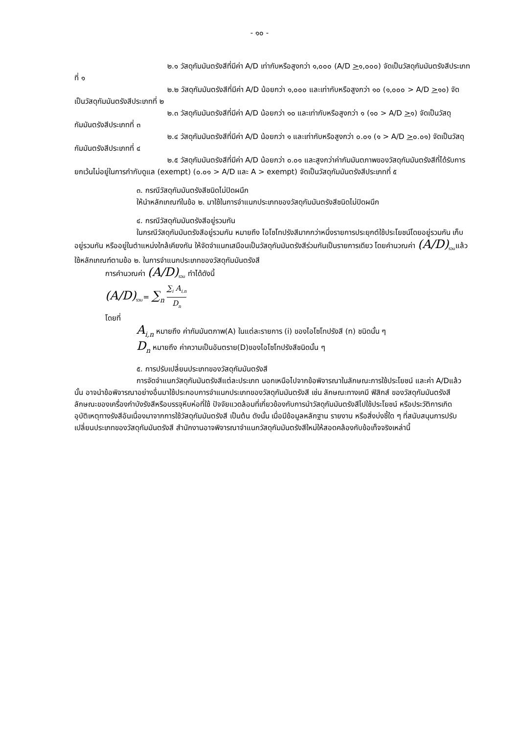- ๑๐ -
๒.๑ วัสดุกัมมันตรังสีที่มีค่า A/D เท่ากับหรือสูงกว่า ๑,๐๐๐ (A/D >๑,๐๐๐) จัดเป็นวัสดุกัมมันตรังสีประเภทที่ ๑
๒.๒ วัสดุกัมมันตรังสีที่มีค่า A/D น้อยกว่า ๑,๐๐๐ และเท่ากับหรือสูงกว่า ๑๐ (๑,๐๐๐ > A/D >๑๐) จัดเป็นวัสดุกัมมันตรังสีประเภทที่ ๒
๒.๓ วัสดุกัมมันตรังสีที่มีค่า A/D น้อยกว่า ๑๐ และเท่ากับหรือสูงกว่า ๑ (๑๐ > A/D >๑) จัดเป็นวัสดุกัมมันตรังสีประเภทที่ ๓
๒.๔ วัสดุกัมมันตรังสีที่มีค่า A/D น้อยกว่า ๑ และเท่ากับหรือสูงกว่า ๐.๐๑ (๑ > A/D >๐.๐๑) จัดเป็นวัสดุกัมมันตรังสีประเภทที่ ๔
๒.๕ วัสดุกัมมันตรังสีที่มีค่า A/D น้อยกว่า ๐.๐๑ และสูงกว่าค่ากัมมันตภาพของวัสดุกัมมันตรังสีที่ได้รับการยกเว้นไม่อยู่ในการกำกับดูแล (exempt) (๐.๐๑ > A/D และ A > exempt) จัดเป็นวัสดุกัมมันตรังสีประเภทที่ ๕
๓. กรณีวัสดุกัมมันตรังสีชนิดไม่ปิดผนึก
ให้นำหลักเกณฑ์ในข้อ ๒. มาใช้ในการจำแนกประเภทของวัสดุกัมมันตรังสีชนิดไม่ปิดผนึก
๔. กรณีวัสดุกัมมันตรังสีอยู่รวมกัน
ในกรณีวัสดุกัมมันตรังสีอยู่รวมกัน หมายถึง ไอโซโทปรังสีมากกว่าหนึ่งรายการประยุกต์ใช้ประโยชน์โดยอยู่รวมกัน เก็บอยู่รวมกัน หรืออยู่ในตำแหน่งใกล้เคียงกัน ให้จัดจำแนกเสมือนเป็นวัสดุกัมมันตรังสีร่วมกันเป็นรายการเดียว โดยคำนวณค่า (A/D)<sub>รวม</sub>แล้วใช้หลักเกณฑ์ตามข้อ ๒. ในการจำแนกประเภทของวัสดุกัมมันตรังสี
การคำนวณค่า (A/D)<sub>รวม</sub> ทำได้ดังนี้
(A/D)<sub>รวม</sub>= ∑<sub>n</sub> ∑<sub>i</sub> A<sub>i,n</sub> D<sub>n</sub>
โดยที่
A<sub>i,n</sub> หมายถึง ค่ากัมมันตภาพ(A) ในแต่ละรายการ (i) ของไอโซโทปรังสี (n) ชนิดนั้น ๆ
D<sub>n</sub> หมายถึง ค่าความเป็นอันตราย(D)ของไอโซโทปรังสีชนิดนั้น ๆ
๕. การปรับเปลี่ยนประเภทของวัสดุกัมมันตรังสี
การจัดจำแนกวัสดุกัมมันตรังสีแต่ละประเภท นอกเหนือไปจากข้อพิจารณาในลักษณะการใช้ประโยชน์ และค่า A/Dแล้วนั้น อาจนำข้อพิจารณาอย่างอื่นมาใช้ประกอบการจำแนกประเภทของวัสดุกัมมันตรังสี เช่น ลักษณะทางเคมี ฟิสิกส์ ของวัสดุกัมมันตรังสี ลักษณะของเครื่องกำบังรังสีหรือบรรจุหีบห่อที่ใช้ ปัจจัยแวดล้อมที่เกี่ยวข้องกับการนำวัสดุกัมมันตรังสีไปใช้ประโยชน์ หรือประวัติการเกิดอุบัติเหตุทางรังสีอันเนื่องมาจากการใช้วัสดุกัมมันตรังสี เป็นต้น ดังนั้น เมื่อมีข้อมูลหลักฐาน รายงาน หรือสิ่งบ่งชี้ใด ๆ ที่สนับสนุนการปรับเปลี่ยนประเภทของวัสดุกัมมันตรังสี สำนักงานอาจพิจารณาจำแนกวัสดุกัมมันตรังสีใหม่ให้สอดคล้องกับข้อเท็จจริงเหล่านี้